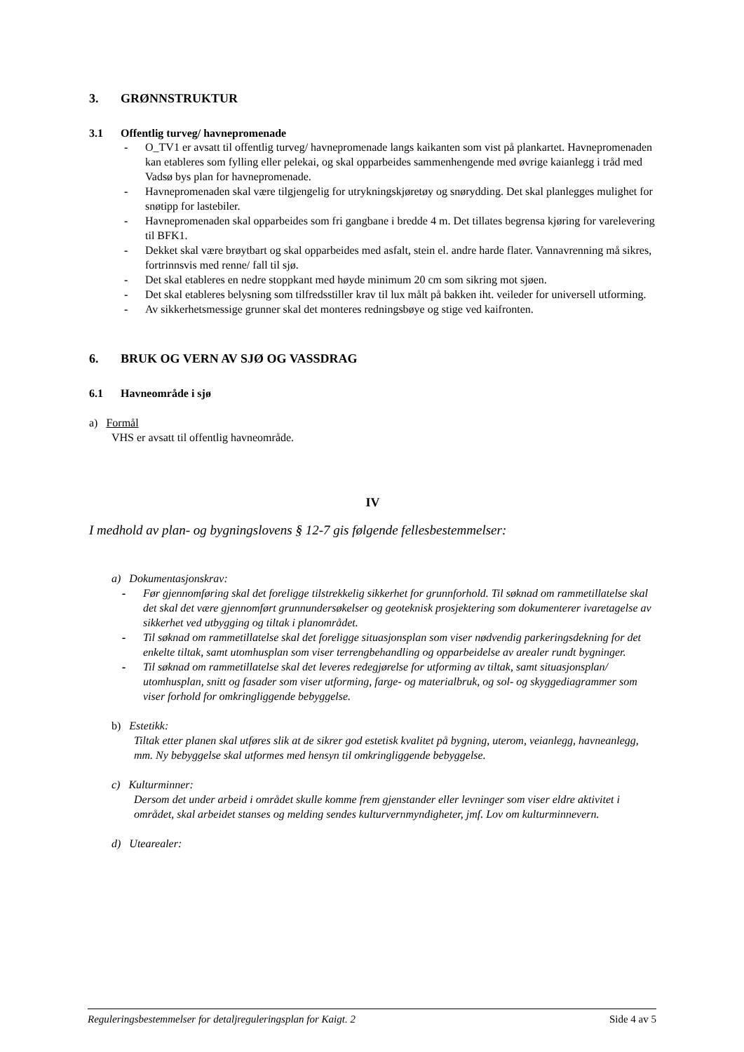3. GRØNNSTRUKTUR
3.1 Offentlig turveg/ havnepromenade
- O_TV1 er avsatt til offentlig turveg/ havnepromenade langs kaikanten som vist på plankartet. Havnepromenaden kan etableres som fylling eller pelekai, og skal opparbeides sammenhengende med øvrige kaianlegg i tråd med Vadsø bys plan for havnepromenade.
- Havnepromenaden skal være tilgjengelig for utrykningskjøretøy og snørydding. Det skal planlegges mulighet for snøtipp for lastebiler.
- Havnepromenaden skal opparbeides som fri gangbane i bredde 4 m. Det tillates begrensa kjøring for varelevering til BFK1.
- Dekket skal være brøytbart og skal opparbeides med asfalt, stein el. andre harde flater. Vannavrenning må sikres, fortrinnsvis med renne/ fall til sjø.
- Det skal etableres en nedre stoppkant med høyde minimum 20 cm som sikring mot sjøen.
- Det skal etableres belysning som tilfredsstiller krav til lux målt på bakken iht. veileder for universell utforming.
- Av sikkerhetsmessige grunner skal det monteres redningsbøye og stige ved kaifronten.
6. BRUK OG VERN AV SJØ OG VASSDRAG
6.1 Havneområde i sjø
a) Formål
VHS er avsatt til offentlig havneområde.
IV
I medhold av plan- og bygningslovens § 12-7 gis følgende fellesbestemmelser:
a) Dokumentasjonskrav:
- Før gjennomføring skal det foreligge tilstrekkelig sikkerhet for grunnforhold. Til søknad om rammetillatelse skal det skal det være gjennomført grunnundersøkelser og geoteknisk prosjektering som dokumenterer ivaretagelse av sikkerhet ved utbygging og tiltak i planområdet.
- Til søknad om rammetillatelse skal det foreligge situasjonsplan som viser nødvendig parkeringsdekning for det enkelte tiltak, samt utomhusplan som viser terrengbehandling og opparbeidelse av arealer rundt bygninger.
- Til søknad om rammetillatelse skal det leveres redegjørelse for utforming av tiltak, samt situasjonsplan/ utomhusplan, snitt og fasader som viser utforming, farge- og materialbruk, og sol- og skyggediagrammer som viser forhold for omkringliggende bebyggelse.
b) Estetikk:
Tiltak etter planen skal utføres slik at de sikrer god estetisk kvalitet på bygning, uterom, veianlegg, havneanlegg, mm. Ny bebyggelse skal utformes med hensyn til omkringliggende bebyggelse.
c) Kulturminner:
Dersom det under arbeid i området skulle komme frem gjenstander eller levninger som viser eldre aktivitet i området, skal arbeidet stanses og melding sendes kulturvernmyndigheter, jmf. Lov om kulturminnevern.
d) Utearealer:
Reguleringsbestemmelser for detaljreguleringsplan for Kaigt. 2 Side 4 av 5